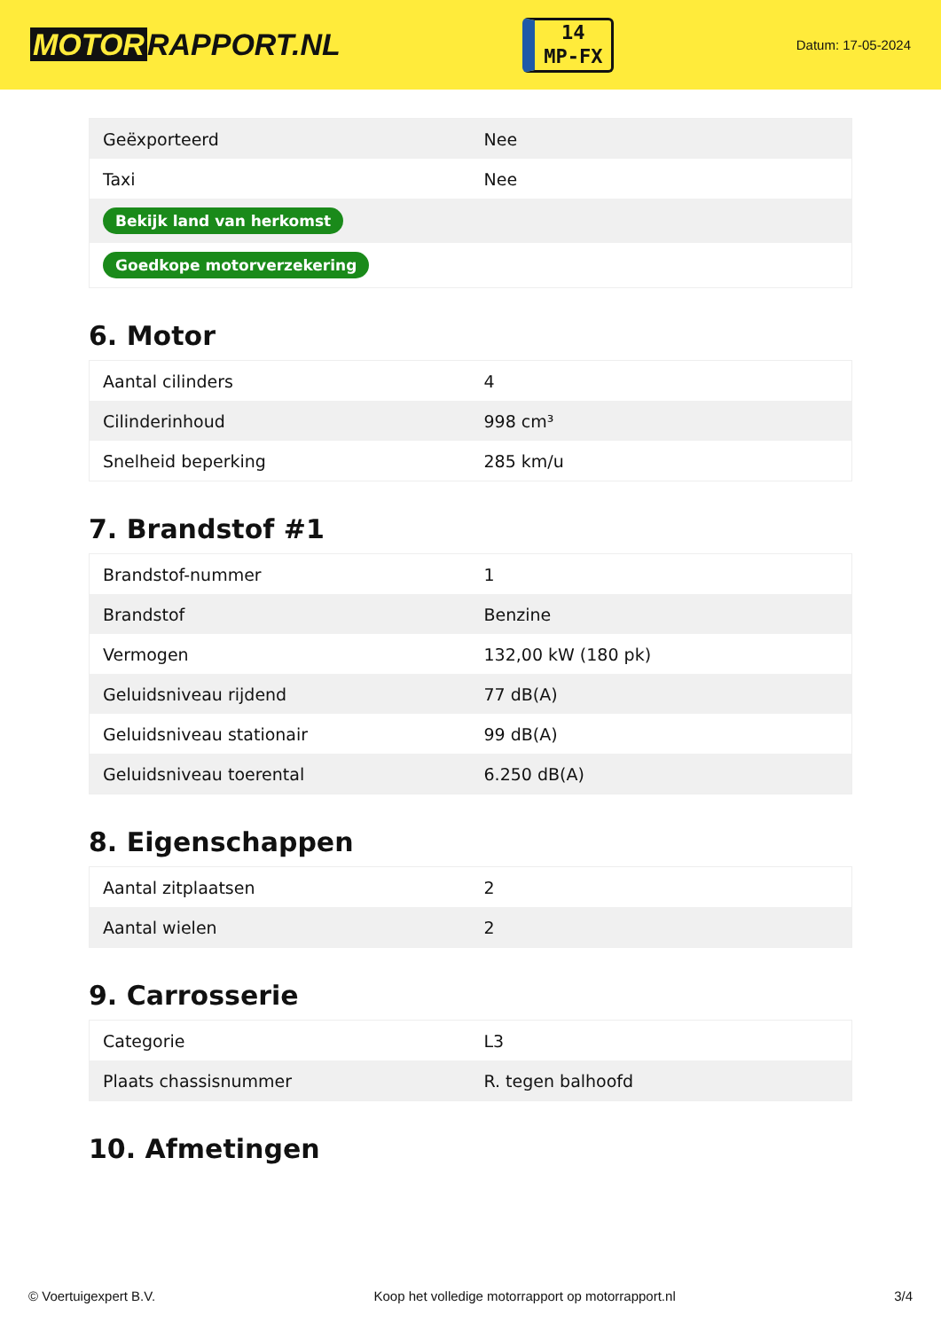MOTOR RAPPORT.NL
14
MP-FX
Datum: 17-05-2024
| Geëxporteerd | Nee |
| Taxi | Nee |
| Bekijk land van herkomst | |
| Goedkope motorverzekering | |
6. Motor
| Aantal cilinders | 4 |
| Cilinderinhoud | 998 cm³ |
| Snelheid beperking | 285 km/u |
7. Brandstof #1
| Brandstof-nummer | 1 |
| Brandstof | Benzine |
| Vermogen | 132,00 kW (180 pk) |
| Geluidsniveau rijdend | 77 dB(A) |
| Geluidsniveau stationair | 99 dB(A) |
| Geluidsniveau toerental | 6.250 dB(A) |
8. Eigenschappen
| Aantal zitplaatsen | 2 |
| Aantal wielen | 2 |
9. Carrosserie
| Categorie | L3 |
| Plaats chassisnummer | R. tegen balhoofd |
10. Afmetingen
© Voertuigexpert B.V. Koop het volledige motorrapport op motorrapport.nl 3/4